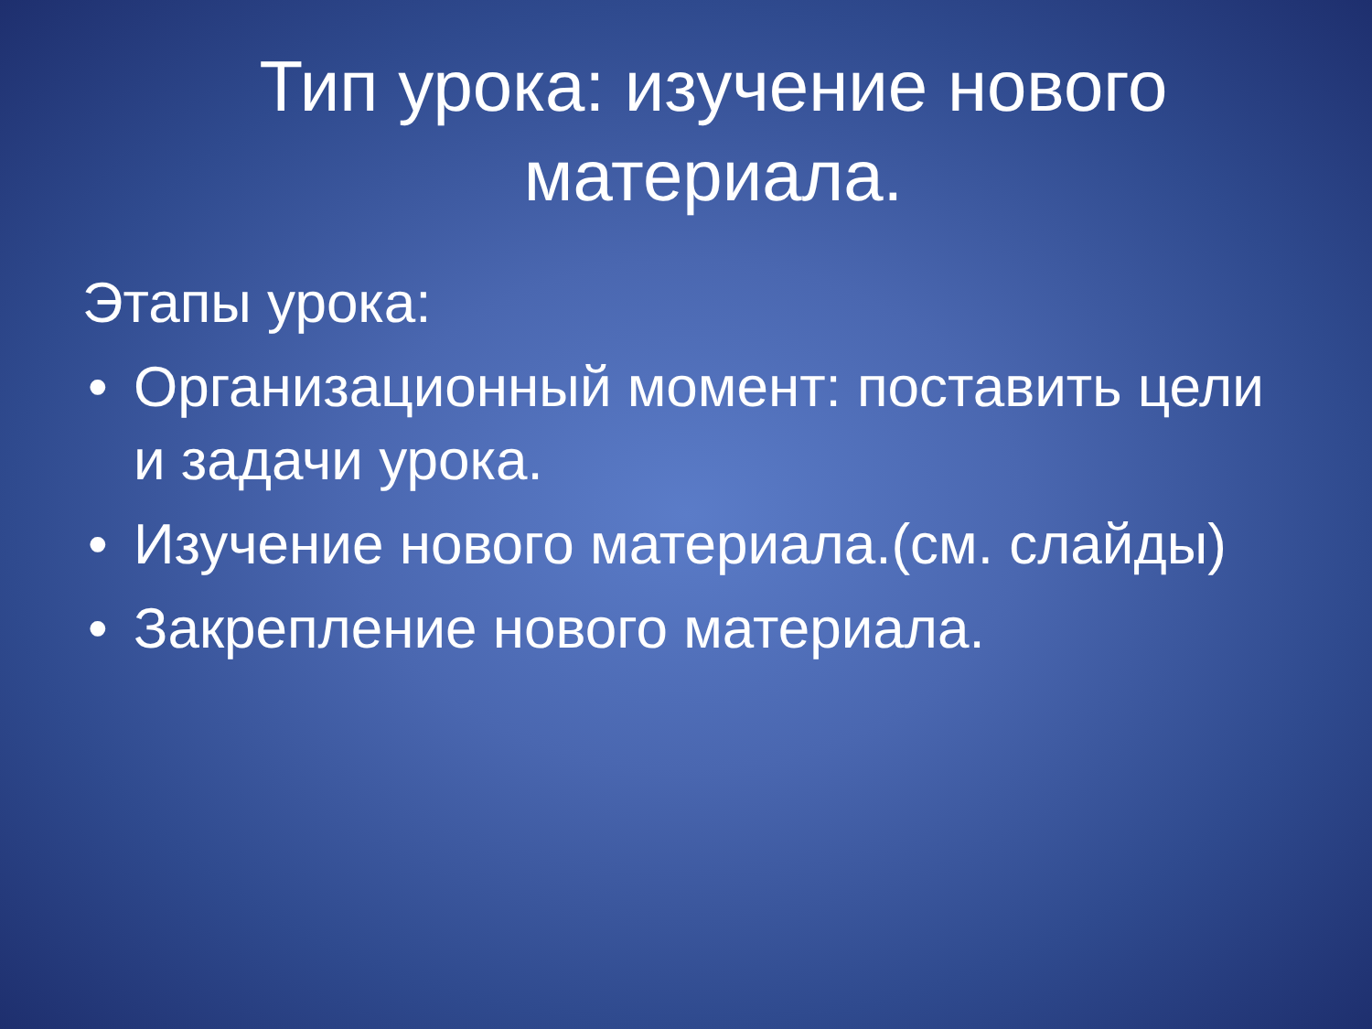Тип урока: изучение нового материала.
Этапы урока:
• Организационный момент: поставить цели и задачи урока.
• Изучение нового материала.(см. слайды)
• Закрепление нового материала.